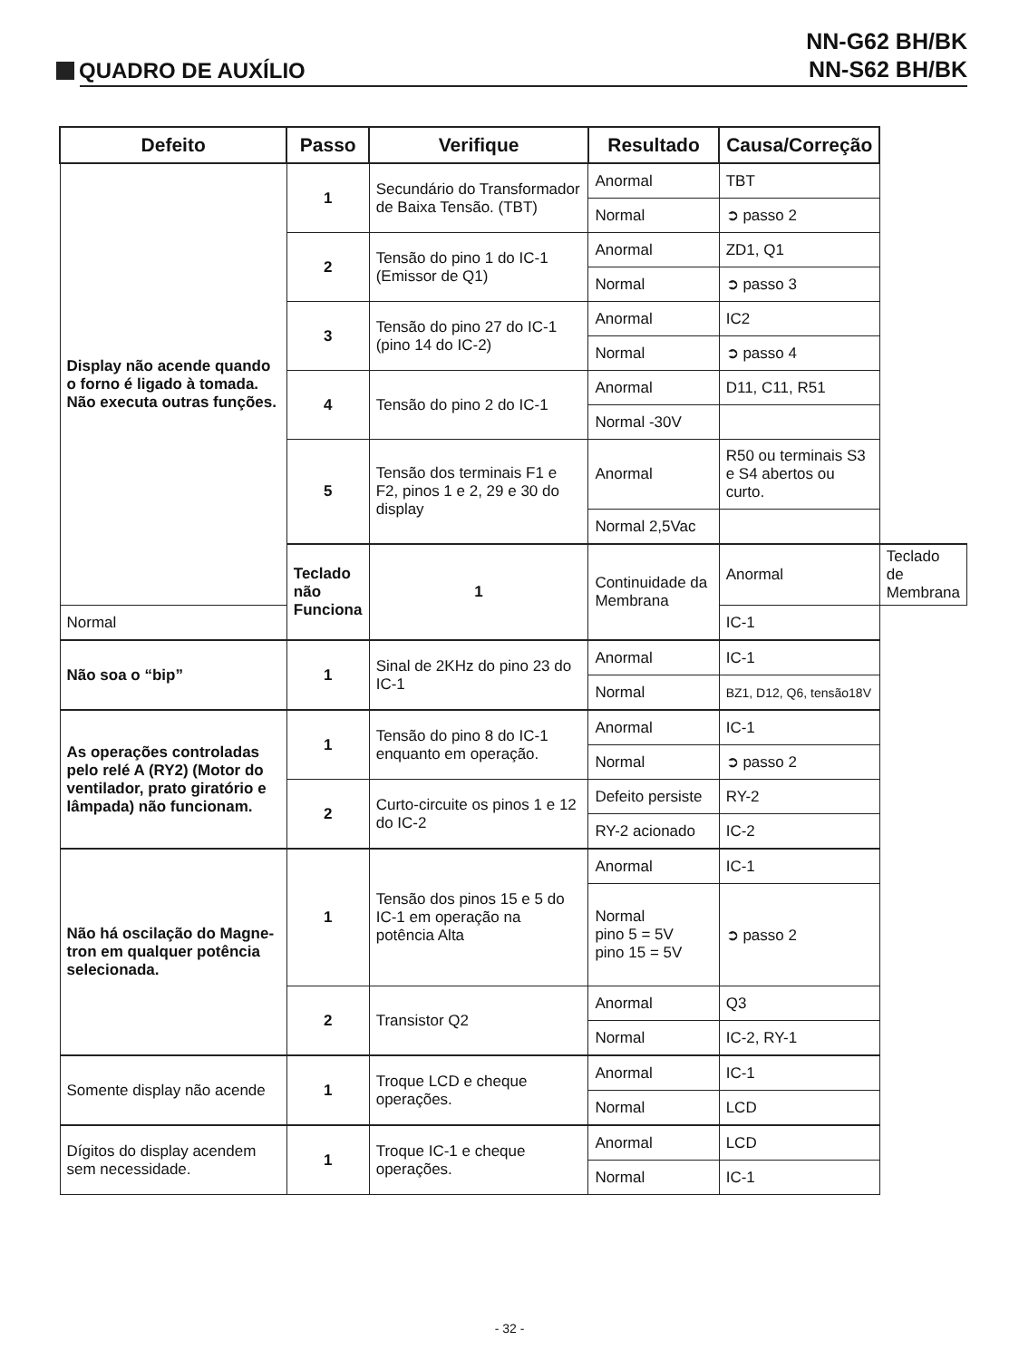NN-G62 BH/BK
NN-S62 BH/BK
QUADRO DE AUXÍLIO
| Defeito | Passo | Verifique | Resultado | Causa/Correção | |
| --- | --- | --- | --- | --- | --- |
| Display não acende quando o forno é ligado à tomada. Não executa outras funções. | 1 | Secundário do Transformador de Baixa Tensão. (TBT) | Anormal | TBT | |
| | | | Normal | ➲ passo 2 | |
| | 2 | Tensão do pino 1 do IC-1 (Emissor de Q1) | Anormal | ZD1, Q1 | |
| | | | Normal | ➲ passo 3 | |
| | 3 | Tensão do pino 27 do IC-1 (pino 14 do IC-2) | Anormal | IC2 | |
| | | | Normal | ➲ passo 4 | |
| | 4 | Tensão do pino 2 do IC-1 | Anormal | D11, C11, R51 | |
| | | | Normal -30V | | |
| | 5 | Tensão dos terminais F1 e F2, pinos 1 e 2, 29 e 30 do display | Anormal | R50 ou terminais S3 e S4 abertos ou curto. | |
| | | | Normal 2,5Vac | | |
| | Teclado não Funciona | 1 | Continuidade da Membrana | Anormal | Teclado de Membrana |
| Normal | | | | IC-1 | |
| Não soa o “bip” | 1 | Sinal de 2KHz do pino 23 do IC-1 | Anormal | IC-1 | |
| | | | Normal | BZ1, D12, Q6, tensão18V | |
| As operações controladas pelo relé A (RY2) (Motor do ventilador, prato giratório e lâmpada) não funcionam. | 1 | Tensão do pino 8 do IC-1 enquanto em operação. | Anormal | IC-1 | |
| | | | Normal | ➲ passo 2 | |
| | 2 | Curto-circuite os pinos 1 e 12 do IC-2 | Defeito persiste | RY-2 | |
| | | | RY-2 acionado | IC-2 | |
| Não há oscilação do Magne-tron em qualquer potência selecionada. | 1 | Tensão dos pinos 15 e 5 do IC-1 em operação na potência Alta | Anormal | IC-1 | |
| | | | Normal pino 5 = 5V pino 15 = 5V | ➲ passo 2 | |
| | 2 | Transistor Q2 | Anormal | Q3 | |
| | | | Normal | IC-2, RY-1 | |
| Somente display não acende | 1 | Troque LCD e cheque operações. | Anormal | IC-1 | |
| | | | Normal | LCD | |
| Dígitos do display acendem sem necessidade. | 1 | Troque IC-1 e cheque operações. | Anormal | LCD | |
| | | | Normal | IC-1 | |
- 32 -